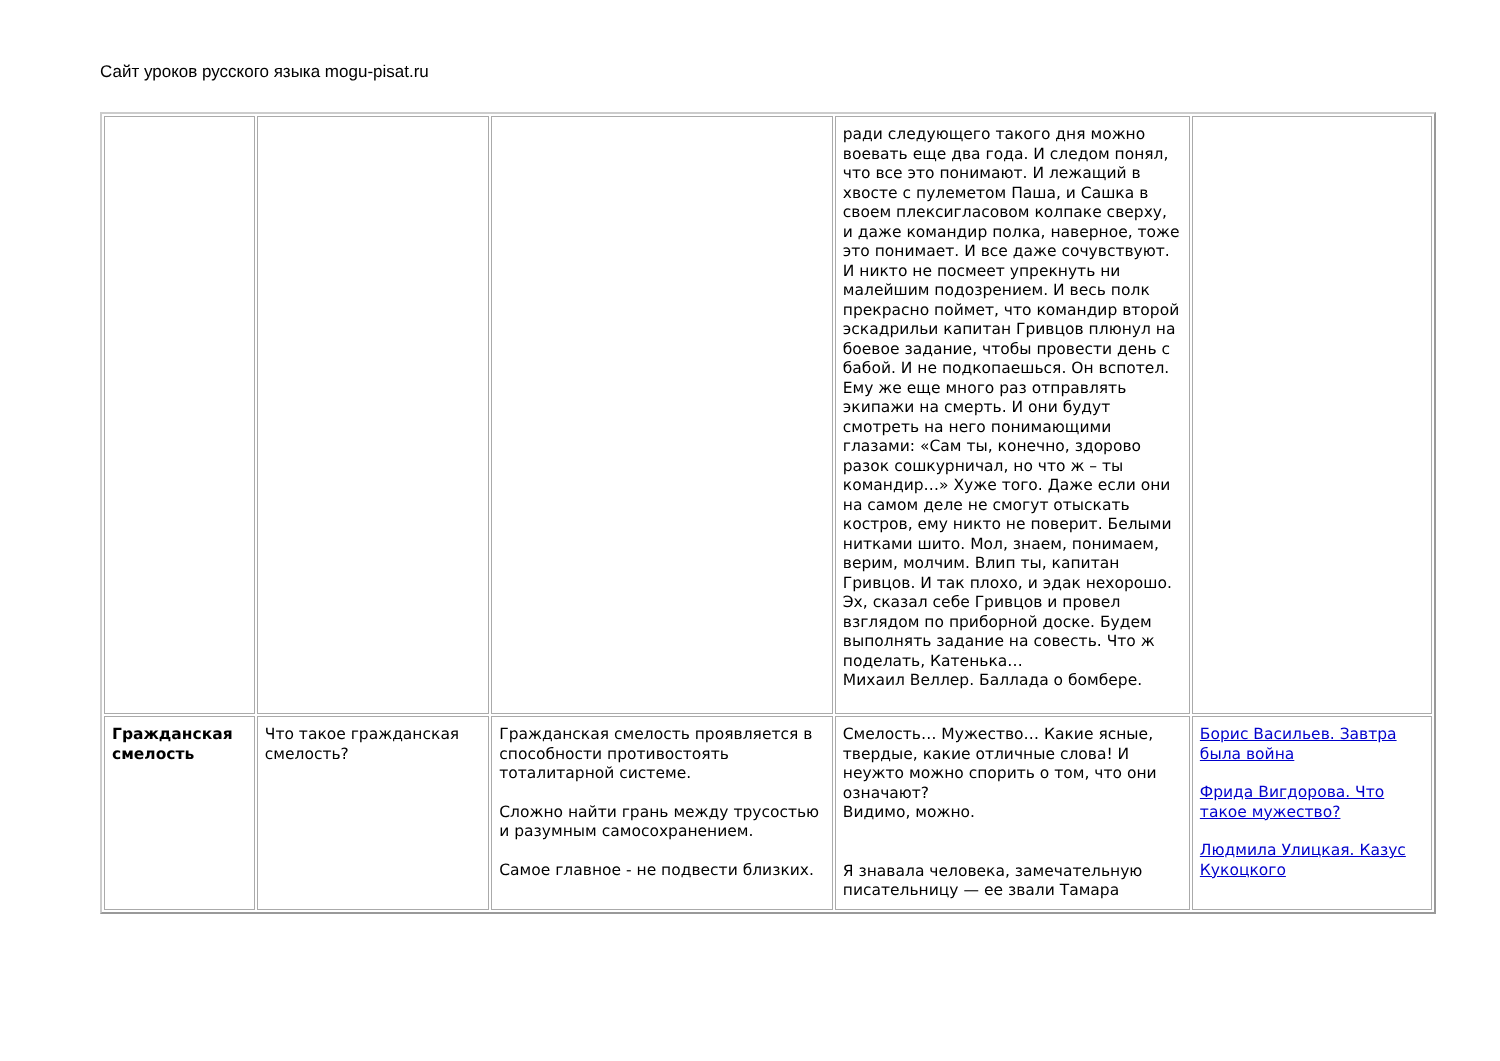Сайт уроков русского языка mogu-pisat.ru
| | | | ради следующего такого дня можно воевать еще два года. И следом понял, что все это понимают. И лежащий в хвосте с пулеметом Паша, и Сашка в своем плексигласовом колпаке сверху, и даже командир полка, наверное, тоже это понимает. И все даже сочувствуют. И никто не посмеет упрекнуть ни малейшим подозрением. И весь полк прекрасно поймет, что командир второй эскадрильи капитан Гривцов плюнул на боевое задание, чтобы провести день с бабой. И не подкопаешься. Он вспотел. Ему же еще много раз отправлять экипажи на смерть. И они будут смотреть на него понимающими глазами: «Сам ты, конечно, здорово разок сошкурничал, но что ж – ты командир…» Хуже того. Даже если они на самом деле не смогут отыскать костров, ему никто не поверит. Белыми нитками шито. Мол, знаем, понимаем, верим, молчим. Влип ты, капитан Гривцов. И так плохо, и эдак нехорошо. Эх, сказал себе Гривцов и провел взглядом по приборной доске. Будем выполнять задание на совесть. Что ж поделать, Катенька… Михаил Веллер. Баллада о бомбере. | |
| Гражданская смелость | Что такое гражданская смелость? | Гражданская смелость проявляется в способности противостоять тоталитарной системе. Сложно найти грань между трусостью и разумным самосохранением. Самое главное - не подвести близких. | Смелость… Мужество… Какие ясные, твердые, какие отличные слова! И неужто можно спорить о том, что они означают? Видимо, можно. Я знавала человека, замечательную писательницу — ее звали Тамара | Борис Васильев. Завтра была война Фрида Вигдорова. Что такое мужество? Людмила Улицкая. Казус Кукоцкого |